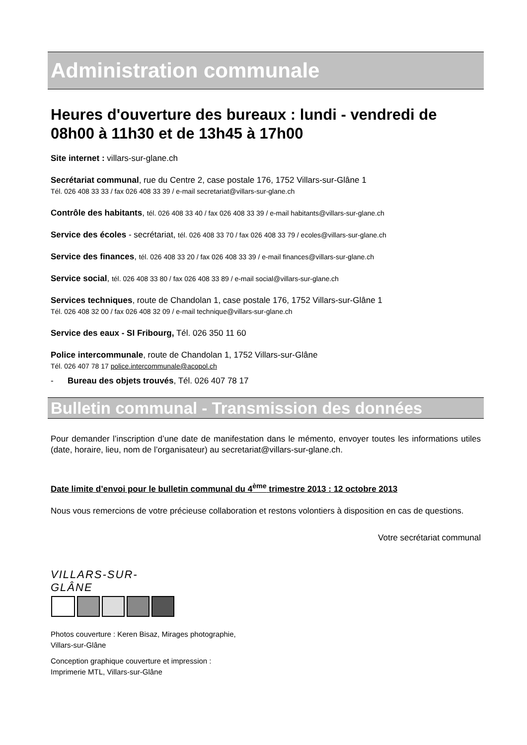Administration communale
Heures d'ouverture des bureaux : lundi - vendredi de 08h00 à 11h30 et de 13h45 à 17h00
Site internet : villars-sur-glane.ch
Secrétariat communal, rue du Centre 2, case postale 176, 1752 Villars-sur-Glâne 1
Tél. 026 408 33 33 / fax 026 408 33 39 / e-mail secretariat@villars-sur-glane.ch
Contrôle des habitants, tél. 026 408 33 40 / fax 026 408 33 39 / e-mail habitants@villars-sur-glane.ch
Service des écoles - secrétariat, tél. 026 408 33 70 / fax 026 408 33 79 / ecoles@villars-sur-glane.ch
Service des finances, tél. 026 408 33 20 / fax 026 408 33 39 / e-mail finances@villars-sur-glane.ch
Service social, tél. 026 408 33 80 / fax 026 408 33 89 / e-mail social@villars-sur-glane.ch
Services techniques, route de Chandolan 1, case postale 176, 1752 Villars-sur-Glâne 1
Tél. 026 408 32 00 / fax 026 408 32 09 / e-mail technique@villars-sur-glane.ch
Service des eaux - SI Fribourg, Tél. 026 350 11 60
Police intercommunale, route de Chandolan 1, 1752 Villars-sur-Glâne
Tél. 026 407 78 17 police.intercommunale@acopol.ch
- Bureau des objets trouvés, Tél. 026 407 78 17
Bulletin communal - Transmission des données
Pour demander l’inscription d’une date de manifestation dans le mémento, envoyer toutes les informations utiles (date, horaire, lieu, nom de l’organisateur) au secretariat@villars-sur-glane.ch.
Date limite d’envoi pour le bulletin communal du 4<sup>ème</sup> trimestre 2013 : 12 octobre 2013
Nous vous remercions de votre précieuse collaboration et restons volontiers à disposition en cas de questions.
Votre secrétariat communal
VILLARS-SUR-GLÂNE
Photos couverture : Keren Bisaz, Mirages photographie,
Villars-sur-Glâne
Conception graphique couverture et impression :
Imprimerie MTL, Villars-sur-Glâne